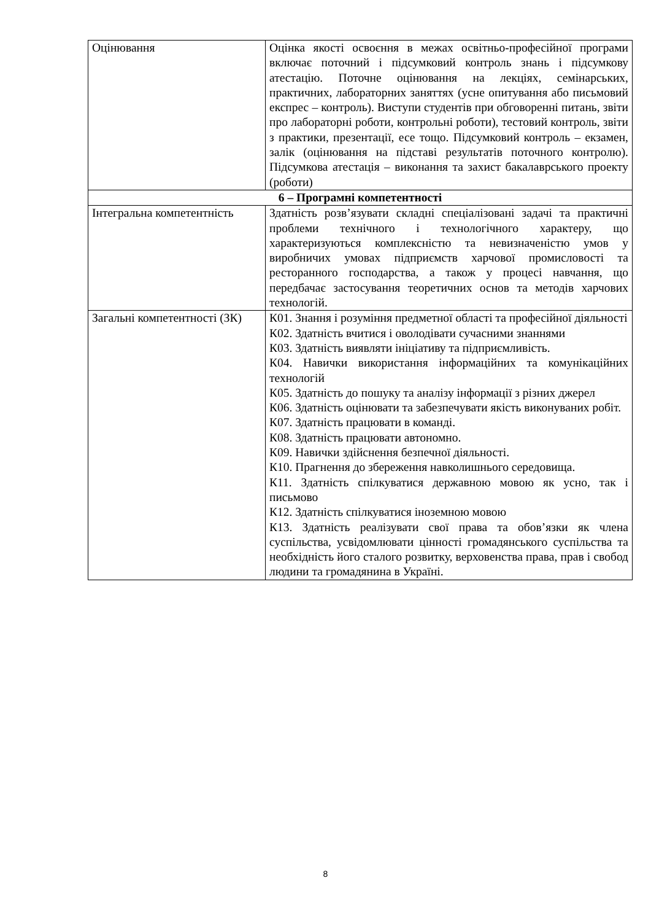| Оцінювання | Оцінка якості освоєння в межах освітньо-професійної програми включає поточний і підсумковий контроль знань і підсумкову атестацію. Поточне оцінювання на лекціях, семінарських, практичних, лабораторних заняттях (усне опитування або письмовий експрес – контроль). Виступи студентів при обговоренні питань, звіти про лабораторні роботи, контрольні роботи), тестовий контроль, звіти з практики, презентації, есе тощо. Підсумковий контроль – екзамен, залік (оцінювання на підставі результатів поточного контролю). Підсумкова атестація – виконання та захист бакалаврського проекту (роботи) |
| 6 – Програмні компетентності | |
| Інтегральна компетентність | Здатність розв’язувати складні спеціалізовані задачі та практичні проблеми технічного і технологічного характеру, що характеризуються комплексністю та невизначеністю умов у виробничих умовах підприємств харчової промисловості та ресторанного господарства, а також у процесі навчання, що передбачає застосування теоретичних основ та методів харчових технологій. |
| Загальні компетентності (ЗК) | К01. Знання і розуміння предметної області та професійної діяльності К02. Здатність вчитися і оволодівати сучасними знаннями К03. Здатність виявляти ініціативу та підприємливість. К04. Навички використання інформаційних та комунікаційних технологій К05. Здатність до пошуку та аналізу інформації з різних джерел К06. Здатність оцінювати та забезпечувати якість виконуваних робіт. К07. Здатність працювати в команді. К08. Здатність працювати автономно. К09. Навички здійснення безпечної діяльності. К10. Прагнення до збереження навколишнього середовища. К11. Здатність спілкуватися державною мовою як усно, так і письмово К12. Здатність спілкуватися іноземною мовою К13. Здатність реалізувати свої права та обов’язки як члена суспільства, усвідомлювати цінності громадянського суспільства та необхідність його сталого розвитку, верховенства права, прав і свобод людини та громадянина в Україні. |
8